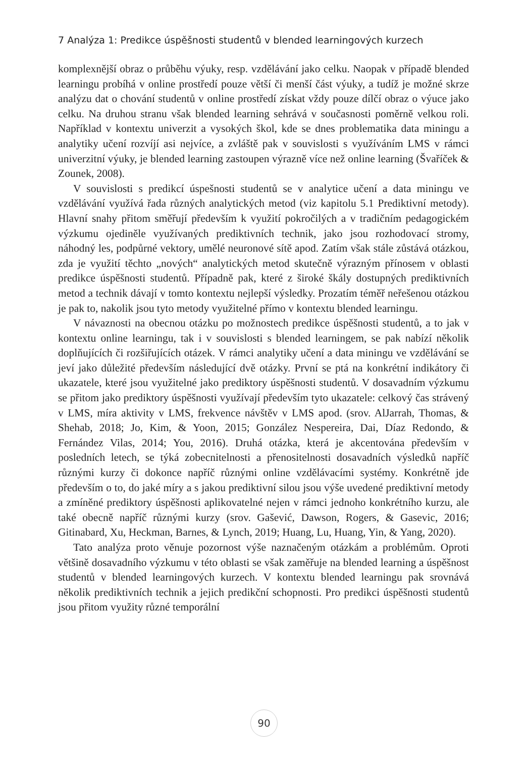7 Analýza 1: Predikce úspěšnosti studentů v blended learningových kurzech
komplexnější obraz o průběhu výuky, resp. vzdělávání jako celku. Naopak v případě blended learningu probíhá v online prostředí pouze větší či menší část výuky, a tudíž je možné skrze analýzu dat o chování studentů v online prostředí získat vždy pouze dílčí obraz o výuce jako celku. Na druhou stranu však blended learning sehrává v současnosti poměrně velkou roli. Například v kontextu univerzit a vysokých škol, kde se dnes problematika data miningu a analytiky učení rozvíjí asi nejvíce, a zvláště pak v souvislosti s využíváním LMS v rámci univerzitní výuky, je blended learning zastoupen výrazně více než online learning (Švaříček & Zounek, 2008).
V souvislosti s predikcí úspešnosti studentů se v analytice učení a data miningu ve vzdělávání využívá řada různých analytických metod (viz kapitolu 5.1 Prediktivní metody). Hlavní snahy přitom směřují především k využití pokročilých a v tradičním pedagogickém výzkumu ojediněle využívaných prediktivních technik, jako jsou rozhodovací stromy, náhodný les, podpůrné vektory, umělé neuronové sítě apod. Zatím však stále zůstává otázkou, zda je využití těchto „nových“ analytických metod skutečně výrazným přínosem v oblasti predikce úspěšnosti studentů. Případně pak, které z široké škály dostupných prediktivních metod a technik dávají v tomto kontextu nejlepší výsledky. Prozatím téměř neřešenou otázkou je pak to, nakolik jsou tyto metody využitelné přímo v kontextu blended learningu.
V návaznosti na obecnou otázku po možnostech predikce úspěšnosti studentů, a to jak v kontextu online learningu, tak i v souvislosti s blended learningem, se pak nabízí několik doplňujících či rozšiřujících otázek. V rámci analytiky učení a data miningu ve vzdělávání se jeví jako důležité především následující dvě otázky. První se ptá na konkrétní indikátory či ukazatele, které jsou využitelné jako prediktory úspěšnosti studentů. V dosavadním výzkumu se přitom jako prediktory úspěšnosti využívají především tyto ukazatele: celkový čas strávený v LMS, míra aktivity v LMS, frekvence návštěv v LMS apod. (srov. AlJarrah, Thomas, & Shehab, 2018; Jo, Kim, & Yoon, 2015; González Nespereira, Dai, Díaz Redondo, & Fernández Vilas, 2014; You, 2016). Druhá otázka, která je akcentována především v posledních letech, se týká zobecnitelnosti a přenositelnosti dosavadních výsledků napříč různými kurzy či dokonce napříč různými online vzdělávacími systémy. Konkrétně jde především o to, do jaké míry a s jakou prediktivní silou jsou výše uvedené prediktivní metody a zmíněné prediktory úspěšnosti aplikovatelné nejen v rámci jednoho konkrétního kurzu, ale také obecně napříč různými kurzy (srov. Gašević, Dawson, Rogers, & Gasevic, 2016; Gitinabard, Xu, Heckman, Barnes, & Lynch, 2019; Huang, Lu, Huang, Yin, & Yang, 2020).
Tato analýza proto věnuje pozornost výše naznačeným otázkám a problémům. Oproti většině dosavadního výzkumu v této oblasti se však zaměřuje na blended learning a úspěšnost studentů v blended learningových kurzech. V kontextu blended learningu pak srovnává několik prediktivních technik a jejich predikční schopnosti. Pro predikci úspěšnosti studentů jsou přitom využity různé temporální
90